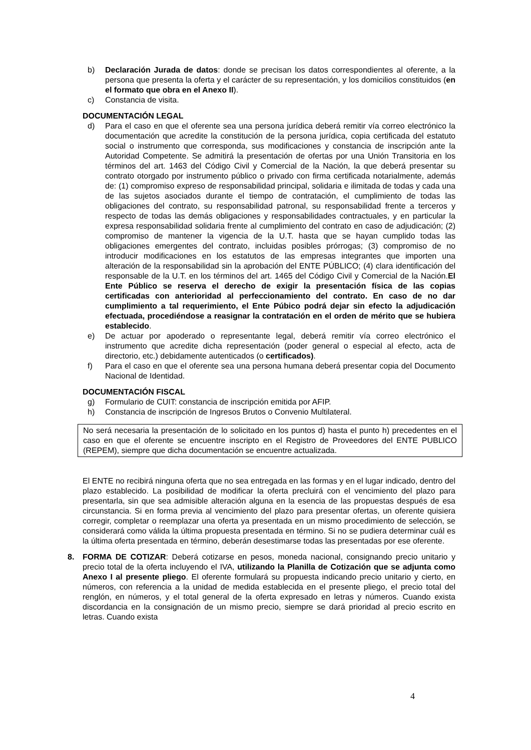b) Declaración Jurada de datos: donde se precisan los datos correspondientes al oferente, a la persona que presenta la oferta y el carácter de su representación, y los domicilios constituidos (en el formato que obra en el Anexo II).
c) Constancia de visita.
DOCUMENTACIÓN LEGAL
d) Para el caso en que el oferente sea una persona jurídica deberá remitir vía correo electrónico la documentación que acredite la constitución de la persona jurídica, copia certificada del estatuto social o instrumento que corresponda, sus modificaciones y constancia de inscripción ante la Autoridad Competente. Se admitirá la presentación de ofertas por una Unión Transitoria en los términos del art. 1463 del Código Civil y Comercial de la Nación, la que deberá presentar su contrato otorgado por instrumento público o privado con firma certificada notarialmente, además de: (1) compromiso expreso de responsabilidad principal, solidaria e ilimitada de todas y cada una de las sujetos asociados durante el tiempo de contratación, el cumplimiento de todas las obligaciones del contrato, su responsabilidad patronal, su responsabilidad frente a terceros y respecto de todas las demás obligaciones y responsabilidades contractuales, y en particular la expresa responsabilidad solidaria frente al cumplimiento del contrato en caso de adjudicación; (2) compromiso de mantener la vigencia de la U.T. hasta que se hayan cumplido todas las obligaciones emergentes del contrato, incluidas posibles prórrogas; (3) compromiso de no introducir modificaciones en los estatutos de las empresas integrantes que importen una alteración de la responsabilidad sin la aprobación del ENTE PÚBLICO; (4) clara identificación del responsable de la U.T. en los términos del art. 1465 del Código Civil y Comercial de la Nación.El Ente Público se reserva el derecho de exigir la presentación física de las copias certificadas con anterioridad al perfeccionamiento del contrato. En caso de no dar cumplimiento a tal requerimiento, el Ente Púbico podrá dejar sin efecto la adjudicación efectuada, procediéndose a reasignar la contratación en el orden de mérito que se hubiera establecido.
e) De actuar por apoderado o representante legal, deberá remitir vía correo electrónico el instrumento que acredite dicha representación (poder general o especial al efecto, acta de directorio, etc.) debidamente autenticados (o certificados).
f) Para el caso en que el oferente sea una persona humana deberá presentar copia del Documento Nacional de Identidad.
DOCUMENTACIÓN FISCAL
g) Formulario de CUIT: constancia de inscripción emitida por AFIP.
h) Constancia de inscripción de Ingresos Brutos o Convenio Multilateral.
No será necesaria la presentación de lo solicitado en los puntos d) hasta el punto h) precedentes en el caso en que el oferente se encuentre inscripto en el Registro de Proveedores del ENTE PUBLICO (REPEM), siempre que dicha documentación se encuentre actualizada.
El ENTE no recibirá ninguna oferta que no sea entregada en las formas y en el lugar indicado, dentro del plazo establecido. La posibilidad de modificar la oferta precluirá con el vencimiento del plazo para presentarla, sin que sea admisible alteración alguna en la esencia de las propuestas después de esa circunstancia. Si en forma previa al vencimiento del plazo para presentar ofertas, un oferente quisiera corregir, completar o reemplazar una oferta ya presentada en un mismo procedimiento de selección, se considerará como válida la última propuesta presentada en término. Si no se pudiera determinar cuál es la última oferta presentada en término, deberán desestimarse todas las presentadas por ese oferente.
8. FORMA DE COTIZAR: Deberá cotizarse en pesos, moneda nacional, consignando precio unitario y precio total de la oferta incluyendo el IVA, utilizando la Planilla de Cotización que se adjunta como Anexo I al presente pliego. El oferente formulará su propuesta indicando precio unitario y cierto, en números, con referencia a la unidad de medida establecida en el presente pliego, el precio total del renglón, en números, y el total general de la oferta expresado en letras y números. Cuando exista discordancia en la consignación de un mismo precio, siempre se dará prioridad al precio escrito en letras. Cuando exista
4